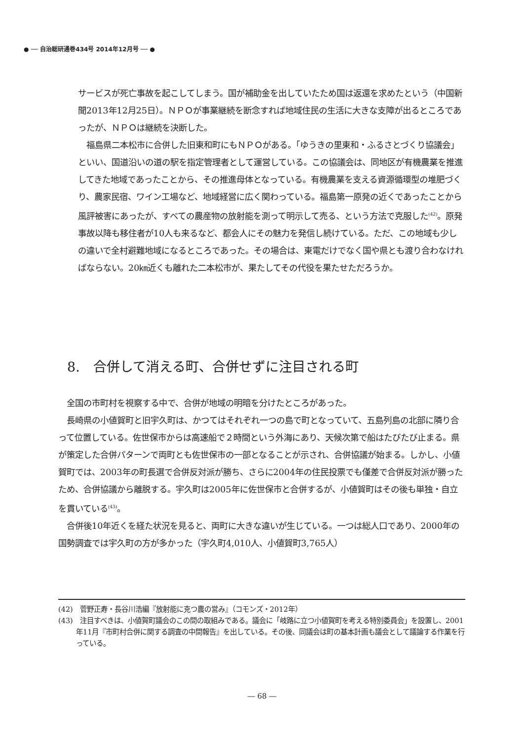● ── 自治総研通巻434号 2014年12月号 ── ●
サービスが死亡事故を起こしてしまう。国が補助金を出していたため国は返還を求めたという（中国新聞2013年12月25日）。ＮＰＯが事業継続を断念すれば地域住民の生活に大きな支障が出るところであったが、ＮＰＯは継続を決断した。
　福島県二本松市に合併した旧東和町にもＮＰＯがある。「ゆうきの里東和・ふるさとづくり協議会」といい、国道沿いの道の駅を指定管理者として運営している。この協議会は、同地区が有機農業を推進してきた地域であったことから、その推進母体となっている。有機農業を支える資源循環型の堆肥づくり、農家民宿、ワイン工場など、地域経営に広く関わっている。福島第一原発の近くであったことから風評被害にあったが、すべての農産物の放射能を測って明示して売る、という方法で克服した<sup>(42)</sup>。原発事故以降も移住者が10人も来るなど、都会人にその魅力を発信し続けている。ただ、この地域も少しの違いで全村避難地域になるところであった。その場合は、東電だけでなく国や県とも渡り合わなければならない。20㎞近くも離れた二本松市が、果たしてその代役を果たせただろうか。
8.　合併して消える町、合併せずに注目される町
　全国の市町村を視察する中で、合併が地域の明暗を分けたところがあった。
　長崎県の小値賀町と旧宇久町は、かつてはそれぞれ一つの島で町となっていて、五島列島の北部に隣り合って位置している。佐世保市からは高速船で２時間という外海にあり、天候次第で船はたびたび止まる。県が策定した合併パターンで両町とも佐世保市の一部となることが示され、合併協議が始まる。しかし、小値賀町では、2003年の町長選で合併反対派が勝ち、さらに2004年の住民投票でも僅差で合併反対派が勝ったため、合併協議から離脱する。宇久町は2005年に佐世保市と合併するが、小値賀町はその後も単独・自立を貫いている<sup>(43)</sup>。
　合併後10年近くを経た状況を見ると、両町に大きな違いが生じている。一つは総人口であり、2000年の国勢調査では宇久町の方が多かった（宇久町4,010人、小値賀町3,765人）
(42)　菅野正寿・長谷川浩編『放射能に克つ農の営み』（コモンズ・2012年）
(43)　注目すべきは、小値賀町議会のこの間の取組みである。議会に「岐路に立つ小値賀町を考える特別委員会」を設置し、2001年11月『市町村合併に関する調査の中間報告』を出している。その後、同議会は町の基本計画も議会として議論する作業を行っている。
― 68 ―